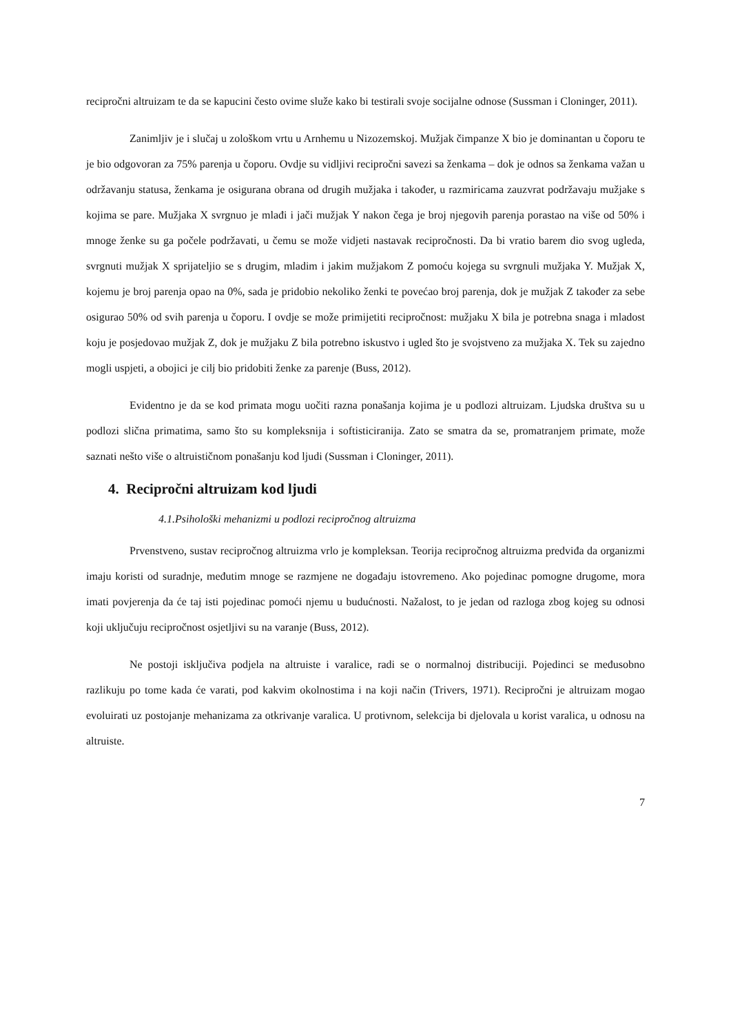recipročni altruizam te da se kapucini često ovime služe kako bi testirali svoje socijalne odnose (Sussman i Cloninger, 2011).
Zanimljiv je i slučaj u zološkom vrtu u Arnhemu u Nizozemskoj. Mužjak čimpanze X bio je dominantan u čoporu te je bio odgovoran za 75% parenja u čoporu. Ovdje su vidljivi recipročni savezi sa ženkama – dok je odnos sa ženkama važan u održavanju statusa, ženkama je osigurana obrana od drugih mužjaka i također, u razmiricama zauzvrat podržavaju mužjake s kojima se pare. Mužjaka X svrgnuo je mlađi i jači mužjak Y nakon čega je broj njegovih parenja porastao na više od 50% i mnoge ženke su ga počele podržavati, u čemu se može vidjeti nastavak recipročnosti. Da bi vratio barem dio svog ugleda, svrgnuti mužjak X sprijateljio se s drugim, mladim i jakim mužjakom Z pomoću kojega su svrgnuli mužjaka Y. Mužjak X, kojemu je broj parenja opao na 0%, sada je pridobio nekoliko ženki te povećao broj parenja, dok je mužjak Z također za sebe osigurao 50% od svih parenja u čoporu. I ovdje se može primijetiti recipročnost: mužjaku X bila je potrebna snaga i mladost koju je posjedovao mužjak Z, dok je mužjaku Z bila potrebno iskustvo i ugled što je svojstveno za mužjaka X. Tek su zajedno mogli uspjeti, a obojici je cilj bio pridobiti ženke za parenje (Buss, 2012).
Evidentno je da se kod primata mogu uočiti razna ponašanja kojima je u podlozi altruizam. Ljudska društva su u podlozi slična primatima, samo što su kompleksnija i softisticiranija. Zato se smatra da se, promatranjem primate, može saznati nešto više o altruističnom ponašanju kod ljudi (Sussman i Cloninger, 2011).
4. Recipročni altruizam kod ljudi
4.1.Psihološki mehanizmi u podlozi recipročnog altruizma
Prvenstveno, sustav recipročnog altruizma vrlo je kompleksan. Teorija recipročnog altruizma predviđa da organizmi imaju koristi od suradnje, međutim mnoge se razmjene ne događaju istovremeno. Ako pojedinac pomogne drugome, mora imati povjerenja da će taj isti pojedinac pomoći njemu u budućnosti. Nažalost, to je jedan od razloga zbog kojeg su odnosi koji uključuju recipročnost osjetljivi su na varanje (Buss, 2012).
Ne postoji isključiva podjela na altruiste i varalice, radi se o normalnoj distribuciji. Pojedinci se međusobno razlikuju po tome kada će varati, pod kakvim okolnostima i na koji način (Trivers, 1971). Recipročni je altruizam mogao evoluirati uz postojanje mehanizama za otkrivanje varalica. U protivnom, selekcija bi djelovala u korist varalica, u odnosu na altruiste.
7